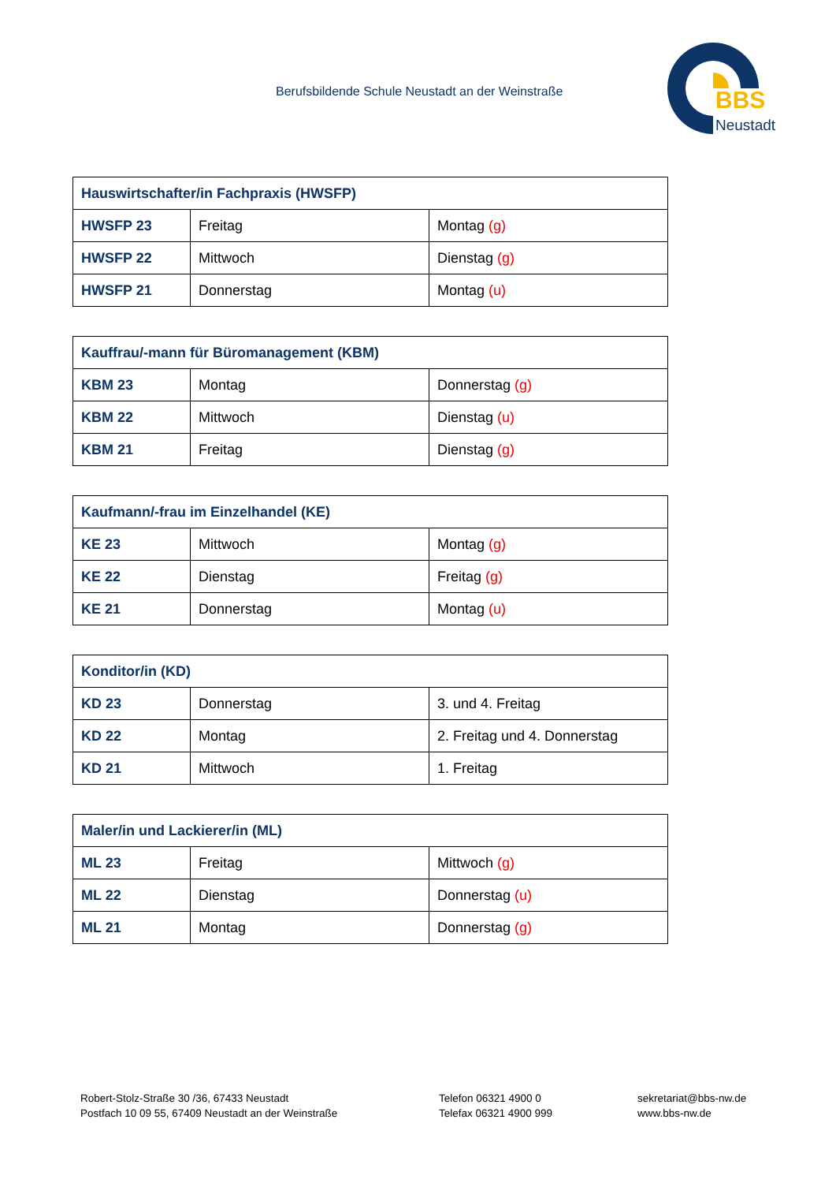Berufsbildende Schule Neustadt an der Weinstraße
BBS
Neustadt
| Hauswirtschafter/in Fachpraxis (HWSFP) | | |
| HWSFP 23 | Freitag | Montag (g) |
| HWSFP 22 | Mittwoch | Dienstag (g) |
| HWSFP 21 | Donnerstag | Montag (u) |
| Kauffrau/-mann für Büromanagement (KBM) | | |
| KBM 23 | Montag | Donnerstag (g) |
| KBM 22 | Mittwoch | Dienstag (u) |
| KBM 21 | Freitag | Dienstag (g) |
| Kaufmann/-frau im Einzelhandel (KE) | | |
| KE 23 | Mittwoch | Montag (g) |
| KE 22 | Dienstag | Freitag (g) |
| KE 21 | Donnerstag | Montag (u) |
| Konditor/in (KD) | | |
| KD 23 | Donnerstag | 3. und 4. Freitag |
| KD 22 | Montag | 2. Freitag und 4. Donnerstag |
| KD 21 | Mittwoch | 1. Freitag |
| Maler/in und Lackierer/in (ML) | | |
| ML 23 | Freitag | Mittwoch (g) |
| ML 22 | Dienstag | Donnerstag (u) |
| ML 21 | Montag | Donnerstag (g) |
Robert-Stolz-Straße 30 /36, 67433 Neustadt
Postfach 10 09 55, 67409 Neustadt an der Weinstraße
Telefon 06321 4900 0
Telefax 06321 4900 999
sekretariat@bbs-nw.de
www.bbs-nw.de